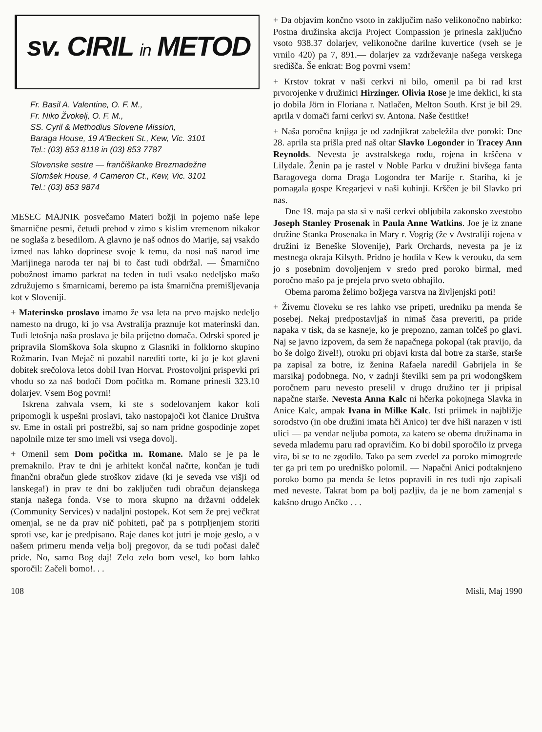sv. CIRIL in METOD
Fr. Basil A. Valentine, O. F. M.,
Fr. Niko Žvokelj, O. F. M.,
SS. Cyril & Methodius Slovene Mission,
Baraga House, 19 A'Beckett St., Kew, Vic. 3101
Tel.: (03) 853 8118 in (03) 853 7787
Slovenske sestre — frančiškanke Brezmadežne
Slomšek House, 4 Cameron Ct., Kew, Vic. 3101
Tel.: (03) 853 9874
MESEC MAJNIK posvečamo Materi božji in pojemo naše lepe šmarnične pesmi, četudi prehod v zimo s kislim vremenom nikakor ne soglaša z besedilom. A glavno je naš odnos do Marije, saj vsakdo izmed nas lahko doprinese svoje k temu, da nosi naš narod ime Marijinega naroda ter naj bi to čast tudi obdržal. — Šmarnično pobožnost imamo parkrat na teden in tudi vsako nedeljsko mašo združujemo s šmarnicami, beremo pa ista šmarnična premišljevanja kot v Sloveniji.
+ Materinsko proslavo imamo že vsa leta na prvo majsko nedeljo namesto na drugo, ki jo vsa Avstralija praznuje kot materinski dan. Tudi letošnja naša proslava je bila prijetno domača. Odrski spored je pripravila Slomškova šola skupno z Glasniki in folklorno skupino Rožmarin. Ivan Mejač ni pozabil narediti torte, ki jo je kot glavni dobitek srečolova letos dobil Ivan Horvat. Prostovoljni prispevki pri vhodu so za naš bodoči Dom počitka m. Romane prinesli 323.10 dolarjev. Vsem Bog povrni!
Iskrena zahvala vsem, ki ste s sodelovanjem kakor koli pripomogli k uspešni proslavi, tako nastopajoči kot članice Društva sv. Eme in ostali pri postrežbi, saj so nam pridne gospodinje zopet napolnile mize ter smo imeli vsi vsega dovolj.
+ Omenil sem Dom počitka m. Romane. Malo se je pa le premaknilo. Prav te dni je arhitekt končal načrte, končan je tudi finančni obračun glede stroškov zidave (ki je seveda vse višji od lanskega!) in prav te dni bo zaključen tudi obračun dejanskega stanja našega fonda. Vse to mora skupno na državni oddelek (Community Services) v nadaljni postopek. Kot sem že prej večkrat omenjal, se ne da prav nič pohiteti, pač pa s potrpljenjem storiti sproti vse, kar je predpisano. Raje danes kot jutri je moje geslo, a v našem primeru menda velja bolj pregovor, da se tudi počasi daleč pride. No, samo Bog daj! Zelo zelo bom vesel, ko bom lahko sporočil: Začeli bomo!. . .
+ Da objavim končno vsoto in zaključim našo velikonočno nabirko: Postna družinska akcija Project Compassion je prinesla zaključno vsoto 938.37 dolarjev, velikonočne darilne kuvertice (vseh se je vrnilo 420) pa 7, 891.— dolarjev za vzdrževanje našega verskega središča. Še enkrat: Bog povrni vsem!
+ Krstov tokrat v naši cerkvi ni bilo, omenil pa bi rad krst prvorojenke v družinici Hirzinger. Olivia Rose je ime deklici, ki sta jo dobila Jörn in Floriana r. Natlačen, Melton South. Krst je bil 29. aprila v domači farni cerkvi sv. Antona. Naše čestitke!
+ Naša poročna knjiga je od zadnjikrat zabeležila dve poroki: Dne 28. aprila sta prišla pred naš oltar Slavko Logonder in Tracey Ann Reynolds. Nevesta je avstralskega rodu, rojena in krščena v Lilydale. Ženin pa je rastel v Noble Parku v družini bivšega fanta Baragovega doma Draga Logondra ter Marije r. Stariha, ki je pomagala gospe Kregarjevi v naši kuhinji. Krščen je bil Slavko pri nas.
Dne 19. maja pa sta si v naši cerkvi obljubila zakonsko zvestobo Joseph Stanley Prosenak in Paula Anne Watkins. Joe je iz znane družine Stanka Prosenaka in Mary r. Vogrig (že v Avstraliji rojena v družini iz Beneške Slovenije), Park Orchards, nevesta pa je iz mestnega okraja Kilsyth. Pridno je hodila v Kew k verouku, da sem jo s posebnim dovoljenjem v sredo pred poroko birmal, med poročno mašo pa je prejela prvo sveto obhajilo.
Obema paroma želimo božjega varstva na življenjski poti!
+ Živemu človeku se res lahko vse pripeti, uredniku pa menda še posebej. Nekaj predpostavljaš in nimaš časa preveriti, pa pride napaka v tisk, da se kasneje, ko je prepozno, zaman tolčeš po glavi. Naj se javno izpovem, da sem že napačnega pokopal (tak pravijo, da bo še dolgo živel!), otroku pri objavi krsta dal botre za starše, starše pa zapisal za botre, iz ženina Rafaela naredil Gabrijela in še marsikaj podobnega. No, v zadnji številki sem pa pri wodongškem poročnem paru nevesto preselil v drugo družino ter ji pripisal napačne starše. Nevesta Anna Kalc ni hčerka pokojnega Slavka in Anice Kalc, ampak Ivana in Milke Kalc. Isti priimek in najbližje sorodstvo (in obe družini imata hči Anico) ter dve hiši narazen v isti ulici — pa vendar neljuba pomota, za katero se obema družinama in seveda mlademu paru rad opravičim. Ko bi dobil sporočilo iz prvega vira, bi se to ne zgodilo. Tako pa sem zvedel za poroko mimogrede ter ga pri tem po uredniško polomil. — Napačni Anici podtaknjeno poroko bomo pa menda še letos popravili in res tudi njo zapisali med neveste. Takrat bom pa bolj pazljiv, da je ne bom zamenjal s kakšno drugo Ančko . . .
108 Misli, Maj 1990